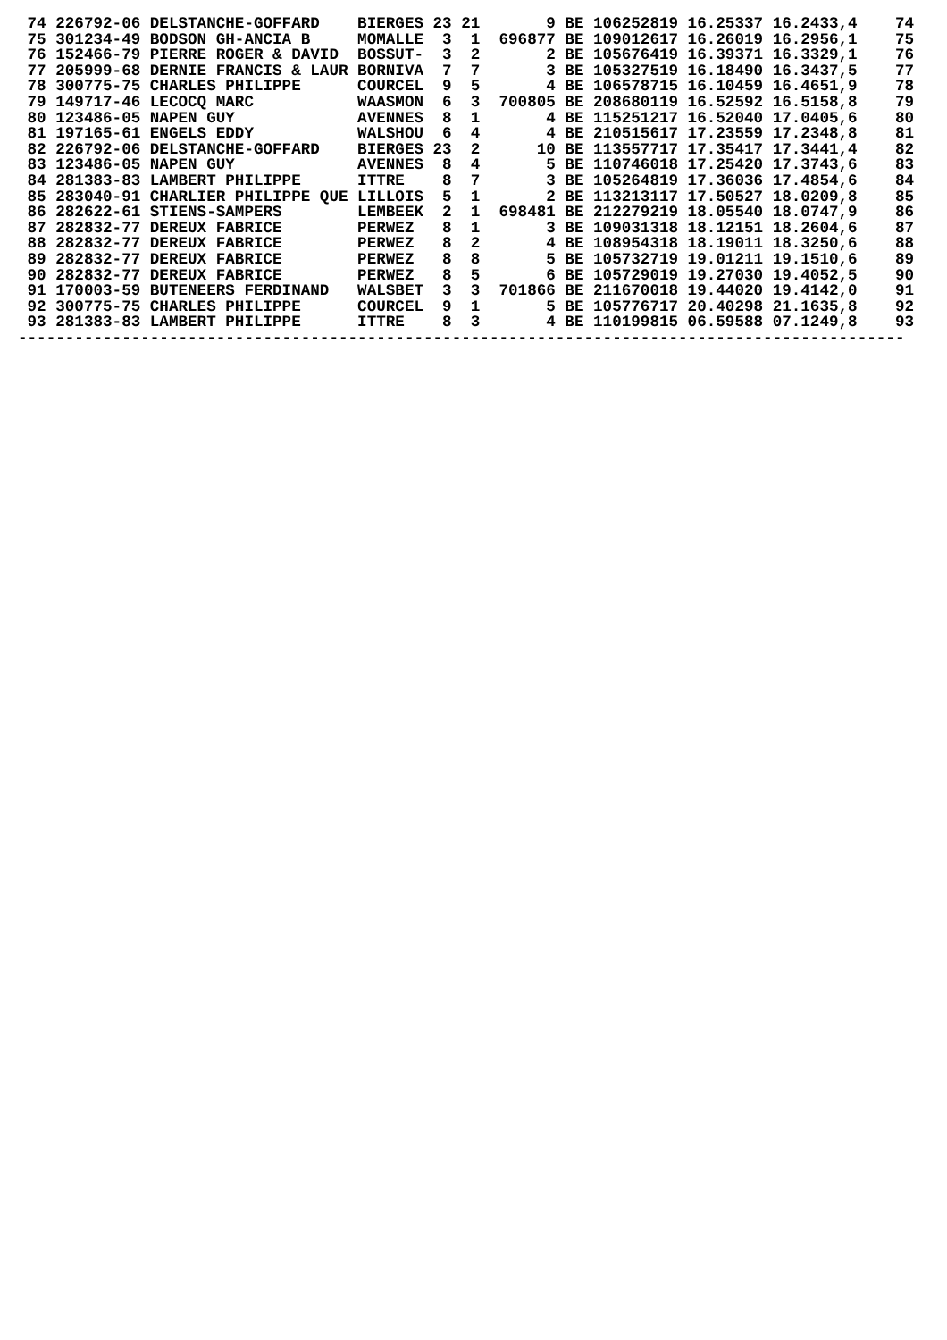74 226792-06 DELSTANCHE-GOFFARD    BIERGES 23 21       9 BE 106252819 16.25337 16.2433,4    74
 75 301234-49 BODSON GH-ANCIA B     MOMALLE  3  1  696877 BE 109012617 16.26019 16.2956,1    75
 76 152466-79 PIERRE ROGER & DAVID  BOSSUT-  3  2       2 BE 105676419 16.39371 16.3329,1    76
 77 205999-68 DERNIE FRANCIS & LAUR BORNIVA  7  7       3 BE 105327519 16.18490 16.3437,5    77
 78 300775-75 CHARLES PHILIPPE      COURCEL  9  5       4 BE 106578715 16.10459 16.4651,9    78
 79 149717-46 LECOCQ MARC           WAASMON  6  3  700805 BE 208680119 16.52592 16.5158,8    79
 80 123486-05 NAPEN GUY             AVENNES  8  1       4 BE 115251217 16.52040 17.0405,6    80
 81 197165-61 ENGELS EDDY           WALSHOU  6  4       4 BE 210515617 17.23559 17.2348,8    81
 82 226792-06 DELSTANCHE-GOFFARD    BIERGES 23  2      10 BE 113557717 17.35417 17.3441,4    82
 83 123486-05 NAPEN GUY             AVENNES  8  4       5 BE 110746018 17.25420 17.3743,6    83
 84 281383-83 LAMBERT PHILIPPE      ITTRE    8  7       3 BE 105264819 17.36036 17.4854,6    84
 85 283040-91 CHARLIER PHILIPPE QUE LILLOIS  5  1       2 BE 113213117 17.50527 18.0209,8    85
 86 282622-61 STIENS-SAMPERS        LEMBEEK  2  1  698481 BE 212279219 18.05540 18.0747,9    86
 87 282832-77 DEREUX FABRICE        PERWEZ   8  1       3 BE 109031318 18.12151 18.2604,6    87
 88 282832-77 DEREUX FABRICE        PERWEZ   8  2       4 BE 108954318 18.19011 18.3250,6    88
 89 282832-77 DEREUX FABRICE        PERWEZ   8  8       5 BE 105732719 19.01211 19.1510,6    89
 90 282832-77 DEREUX FABRICE        PERWEZ   8  5       6 BE 105729019 19.27030 19.4052,5    90
 91 170003-59 BUTENEERS FERDINAND   WALSBET  3  3  701866 BE 211670018 19.44020 19.4142,0    91
 92 300775-75 CHARLES PHILIPPE      COURCEL  9  1       5 BE 105776717 20.40298 21.1635,8    92
 93 281383-83 LAMBERT PHILIPPE      ITTRE    8  3       4 BE 110199815 06.59588 07.1249,8    93
----------------------------------------------------------------------------------------------